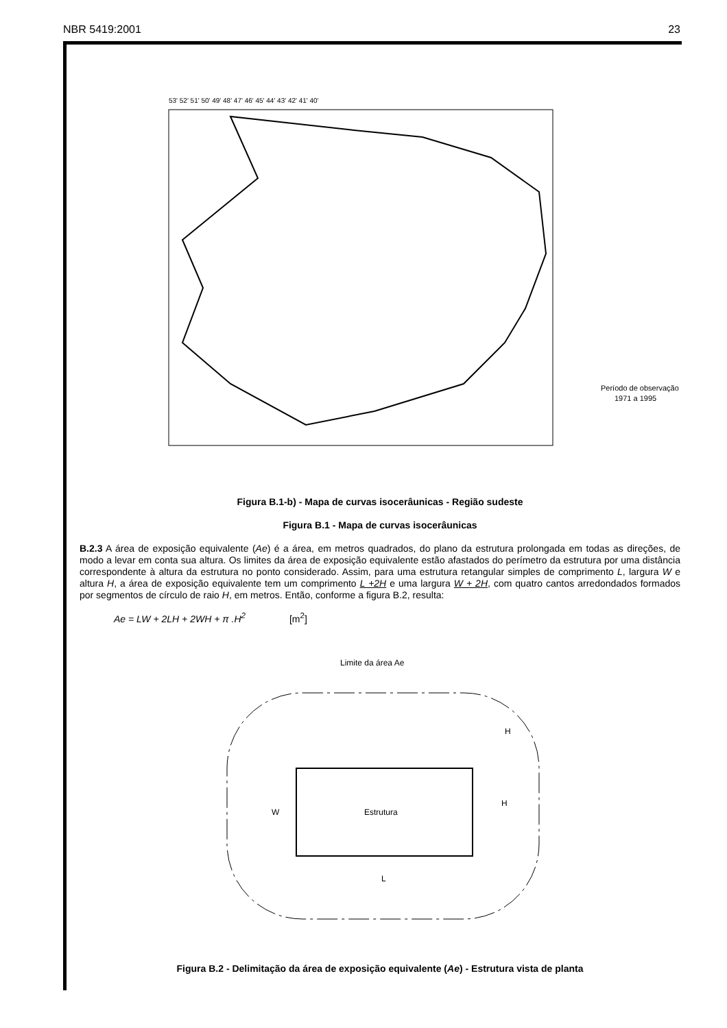NBR 5419:2001 23
53' 52' 51' 50' 49' 48' 47' 46' 45' 44' 43' 42' 41' 40'
Período de observação :
1971 a 1995
Figura B.1-b) - Mapa de curvas isocerâunicas - Região sudeste
Figura B.1 - Mapa de curvas isocerâunicas
B.2.3 A área de exposição equivalente (Ae) é a área, em metros quadrados, do plano da estrutura prolongada em todas as direções, de modo a levar em conta sua altura. Os limites da área de exposição equivalente estão afastados do perímetro da estrutura por uma distância correspondente à altura da estrutura no ponto considerado. Assim, para uma estrutura retangular simples de comprimento L, largura W e altura H, a área de exposição equivalente tem um comprimento L +2H e uma largura W + 2H, com quatro cantos arredondados formados por segmentos de círculo de raio H, em metros. Então, conforme a figura B.2, resulta:
Ae = LW + 2LH + 2WH + π .H<sup>2</sup> [m<sup>2</sup>]
Limite da área Ae
Estrutura
H
H
W
L
Figura B.2 - Delimitação da área de exposição equivalente (Ae) - Estrutura vista de planta